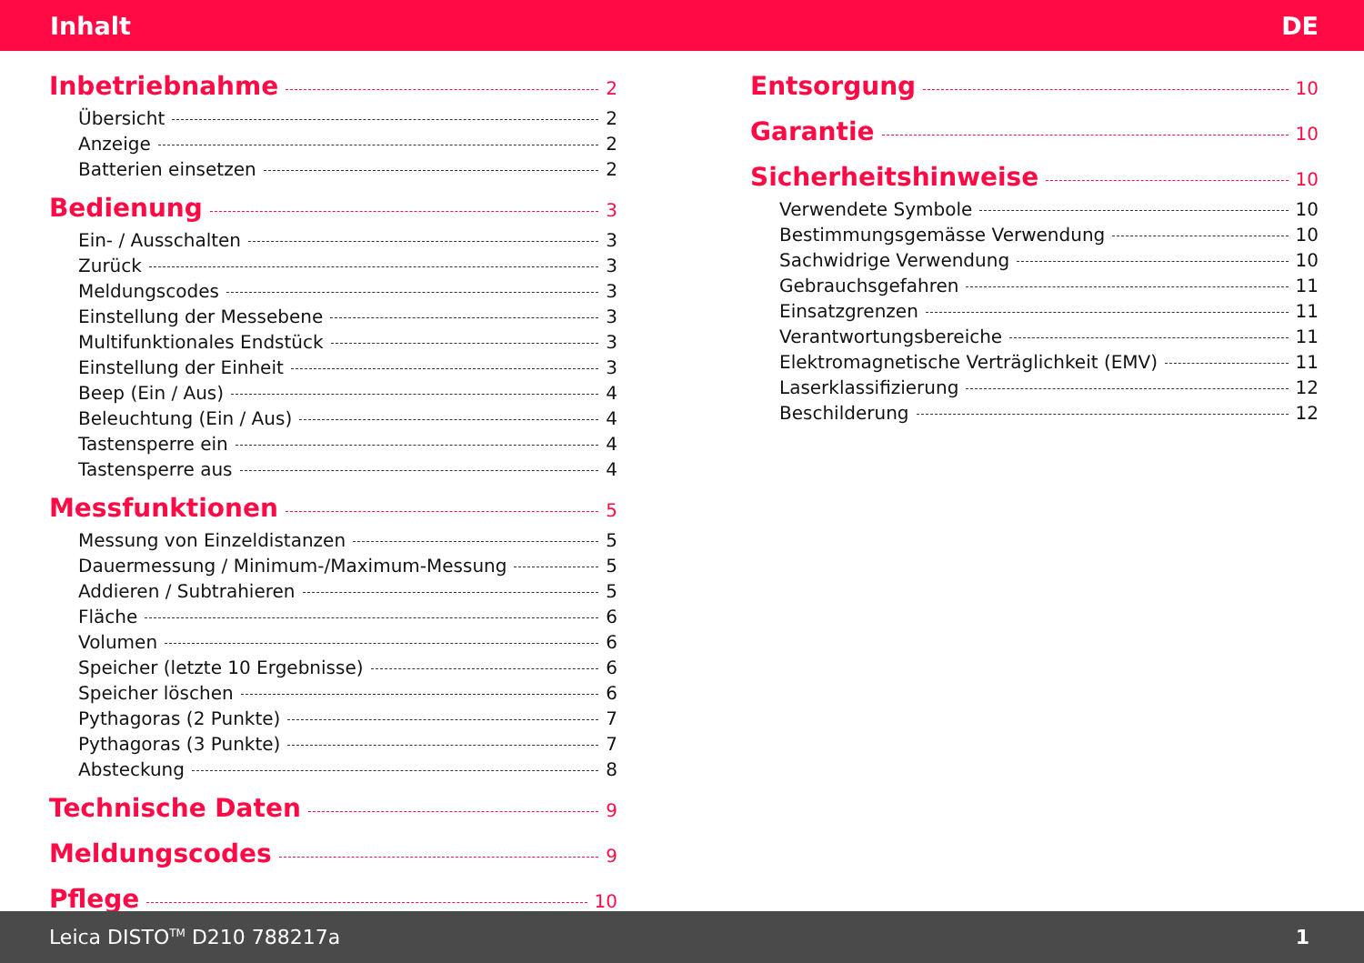Inhalt DE
Inbetriebnahme 2
Übersicht 2
Anzeige 2
Batterien einsetzen 2
Bedienung 3
Ein- / Ausschalten 3
Zurück 3
Meldungscodes 3
Einstellung der Messebene 3
Multifunktionales Endstück 3
Einstellung der Einheit 3
Beep (Ein / Aus) 4
Beleuchtung (Ein / Aus) 4
Tastensperre ein 4
Tastensperre aus 4
Messfunktionen 5
Messung von Einzeldistanzen 5
Dauermessung / Minimum-/Maximum-Messung 5
Addieren / Subtrahieren 5
Fläche 6
Volumen 6
Speicher (letzte 10 Ergebnisse) 6
Speicher löschen 6
Pythagoras (2 Punkte) 7
Pythagoras (3 Punkte) 7
Absteckung 8
Technische Daten 9
Meldungscodes 9
Pflege 10
Entsorgung 10
Garantie 10
Sicherheitshinweise 10
Verwendete Symbole 10
Bestimmungsgemässe Verwendung 10
Sachwidrige Verwendung 10
Gebrauchsgefahren 11
Einsatzgrenzen 11
Verantwortungsbereiche 11
Elektromagnetische Verträglichkeit (EMV) 11
Laserklassifizierung 12
Beschilderung 12
Leica DISTO<sup>TM</sup> D210 788217a 1